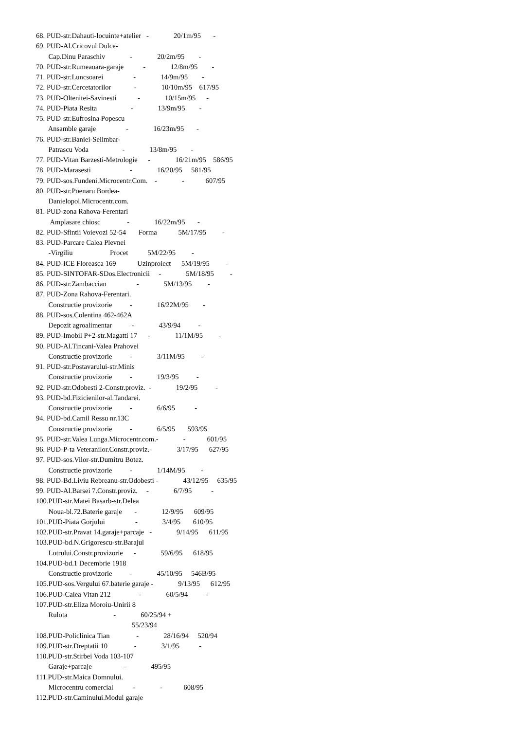68. PUD-str.Dahauti-locuinte+atelier - 20/1m/95 - 69. PUD-Al.Cricovul Dulce- Cap.Dinu Paraschiv - 20/2m/95 - 70. PUD-str.Rumeaoara-garaje - 12/8m/95 - 71. PUD-str.Luncsoarei - 14/9m/95 - 72. PUD-str.Cercetatorilor - 10/10m/95 617/95 73. PUD-Oltenitei-Savinesti - 10/15m/95 - 74. PUD-Piata Resita - 13/9m/95 - 75. PUD-str.Eufrosina Popescu Ansamble garaje - 16/23m/95 - 76. PUD-str.Baniei-Selimbar- Patrascu Voda - 13/8m/95 - 77. PUD-Vitan Barzesti-Metrologie - 16/21m/95 586/95 78. PUD-Marasesti - 16/20/95 581/95 79. PUD-sos.Fundeni.Microcentr.Com. - - 607/95 80. PUD-str.Poenaru Bordea- Danielopol.Microcentr.com. 81. PUD-zona Rahova-Ferentari Amplasare chiosc - 16/22m/95 - 82. PUD-Sfintii Voievozi 52-54 Forma 5M/17/95 - 83. PUD-Parcare Calea Plevnei -Virgiliu Procet 5M/22/95 - 84. PUD-ICE Floreasca 169 Uzinproiect 5M/19/95 - 85. PUD-SINTOFAR-SDos.Electronicii - 5M/18/95 - 86. PUD-str.Zambaccian - 5M/13/95 - 87. PUD-Zona Rahova-Ferentari. Constructie provizorie - 16/22M/95 - 88. PUD-sos.Colentina 462-462A Depozit agroalimentar - 43/9/94 - 89. PUD-Imobil P+2-str.Magatti 17 - 11/1M/95 - 90. PUD-Al.Tincani-Valea Prahovei Constructie provizorie - 3/11M/95 - 91. PUD-str.Postavarului-str.Minis Constructie provizorie - 19/3/95 - 92. PUD-str.Odobesti 2-Constr.proviz. - 19/2/95 - 93. PUD-bd.Fizicienilor-al.Tandarei. Constructie provizorie - 6/6/95 - 94. PUD-bd.Camil Ressu nr.13C Constructie provizorie - 6/5/95 593/95 95. PUD-str.Valea Lunga.Microcentr.com.- - 601/95 96. PUD-P-ta Veteranilor.Constr.proviz.- 3/17/95 627/95 97. PUD-sos.Vilor-str.Dumitru Botez. Constructie provizorie - 1/14M/95 - 98. PUD-Bd.Liviu Rebreanu-str.Odobesti - 43/12/95 635/95 99. PUD-Al.Barsei 7.Constr.proviz. - 6/7/95 - 100.PUD-str.Matei Basarb-str.Delea Noua-bl.72.Baterie garaje - 12/9/95 609/95 101.PUD-Piata Gorjului - 3/4/95 610/95 102.PUD-str.Pravat 14.garaje+parcaje - 9/14/95 611/95 103.PUD-bd.N.Grigorescu-str.Barajul Lotrului.Constr.provizorie - 59/6/95 618/95 104.PUD-bd.1 Decembrie 1918 Constructie provizorie - 45/10/95 546B/95 105.PUD-sos.Vergului 67.baterie garaje - 9/13/95 612/95 106.PUD-Calea Vitan 212 - 60/5/94 - 107.PUD-str.Eliza Moroiu-Unirii 8 Rulota - 60/25/94 + 55/23/94 108.PUD-Policlinica Tian - 28/16/94 520/94 109.PUD-str.Dreptatii 10 - 3/1/95 - 110.PUD-str.Stirbei Voda 103-107 Garaje+parcaje - 495/95 111.PUD-str.Maica Domnului. Microcentru comercial - - 608/95 112.PUD-str.Caminului.Modul garaje